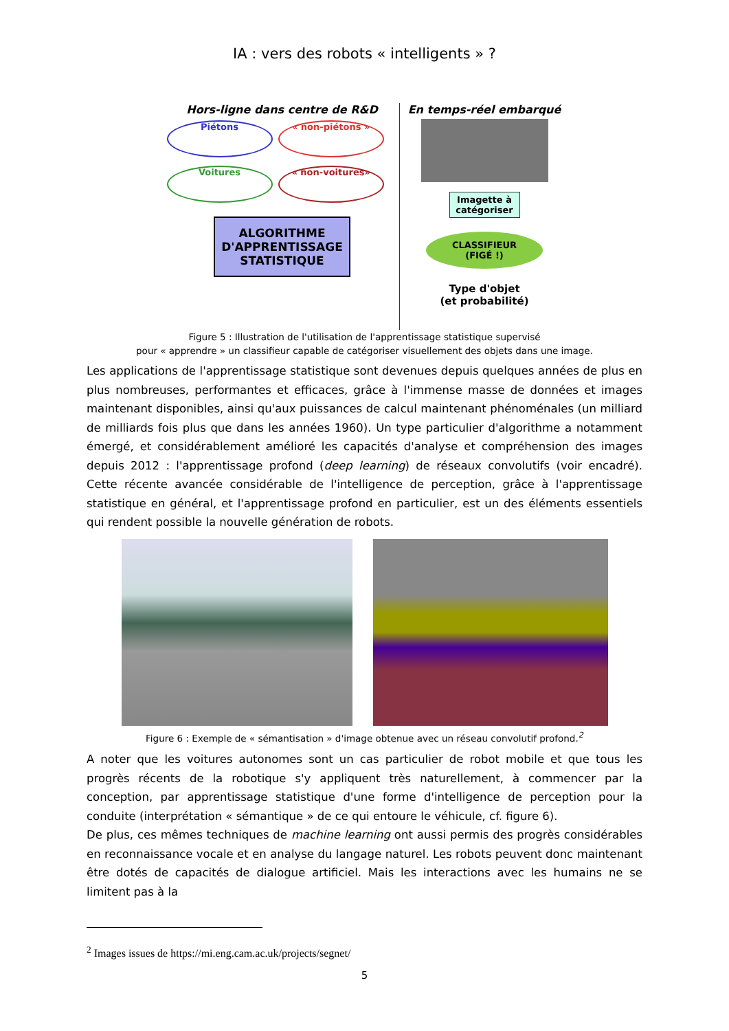IA : vers des robots « intelligents » ?
Hors-ligne dans centre de R&D
Piétons « non-piétons » Voitures « non-voitures»
ALGORITHME
D'APPRENTISSAGE
STATISTIQUE
En temps-réel embarqué
Imagette à catégoriser
CLASSIFIEUR
(FIGÉ !)
Type d'objet
(et probabilité)
Figure 5 : Illustration de l'utilisation de l'apprentissage statistique supervisé
pour « apprendre » un classifieur capable de catégoriser visuellement des objets dans une image.
Les applications de l'apprentissage statistique sont devenues depuis quelques années de plus en plus nombreuses, performantes et efficaces, grâce à l'immense masse de données et images maintenant disponibles, ainsi qu'aux puissances de calcul maintenant phénoménales (un milliard de milliards fois plus que dans les années 1960). Un type particulier d'algorithme a notamment émergé, et considérablement amélioré les capacités d'analyse et compréhension des images depuis 2012 : l'apprentissage profond (deep learning) de réseaux convolutifs (voir encadré). Cette récente avancée considérable de l'intelligence de perception, grâce à l'apprentissage statistique en général, et l'apprentissage profond en particulier, est un des éléments essentiels qui rendent possible la nouvelle génération de robots.
Figure 6 : Exemple de « sémantisation » d'image obtenue avec un réseau convolutif profond.<sup>2</sup>
A noter que les voitures autonomes sont un cas particulier de robot mobile et que tous les progrès récents de la robotique s'y appliquent très naturellement, à commencer par la conception, par apprentissage statistique d'une forme d'intelligence de perception pour la conduite (interprétation « sémantique » de ce qui entoure le véhicule, cf. figure 6).
De plus, ces mêmes techniques de machine learning ont aussi permis des progrès considérables en reconnaissance vocale et en analyse du langage naturel. Les robots peuvent donc maintenant être dotés de capacités de dialogue artificiel. Mais les interactions avec les humains ne se limitent pas à la
<sup>2</sup> Images issues de https://mi.eng.cam.ac.uk/projects/segnet/
5